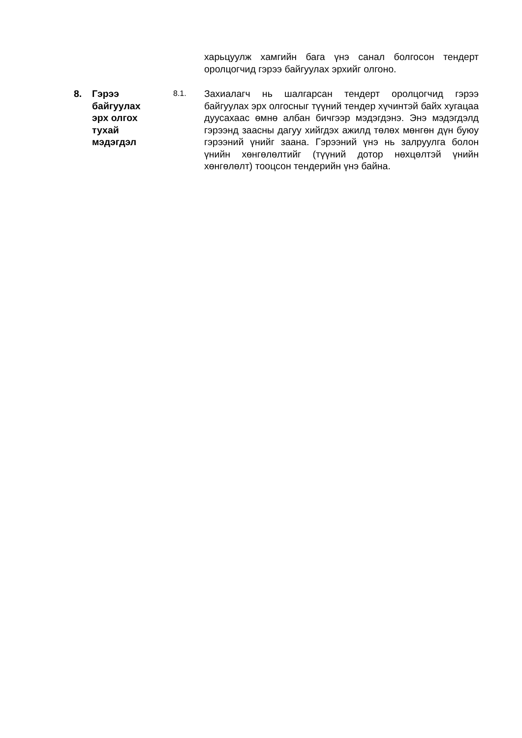харьцуулж хамгийн бага үнэ санал болгосон тендерт оролцогчид гэрээ байгуулах эрхийг олгоно.
8. Гэрээ
байгуулах
эрх олгох
тухай
мэдэгдэл
8.1.
Захиалагч нь шалгарсан тендерт оролцогчид гэрээ байгуулах эрх олгосныг түүний тендер хүчинтэй байх хугацаа дуусахаас өмнө албан бичгээр мэдэгдэнэ. Энэ мэдэгдэлд гэрээнд заасны дагуу хийгдэх ажилд төлөх мөнгөн дүн буюу гэрээний үнийг заана. Гэрээний үнэ нь залруулга болон үнийн хөнгөлөлтийг (түүний дотор нөхцөлтэй үнийн хөнгөлөлт) тооцсон тендерийн үнэ байна.